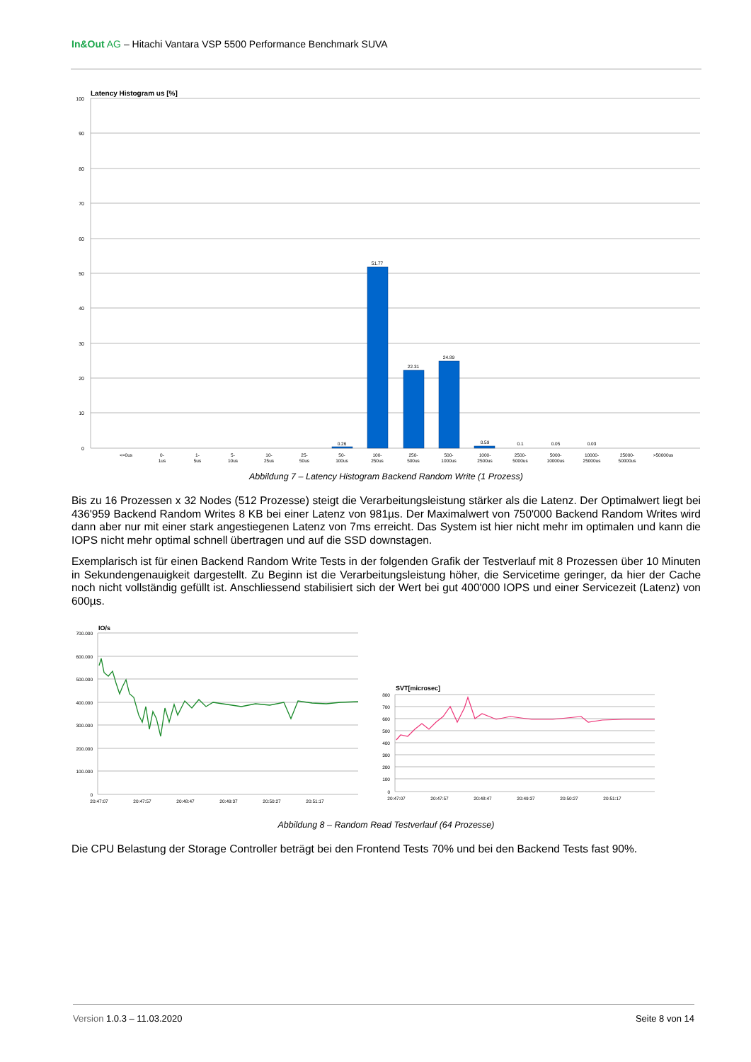In&Out AG – Hitachi Vantara VSP 5500 Performance Benchmark SUVA
Latency Histogram us [%]
100
90
80
70
60
50
40
30
20
10
0
51.77
22.31
24.89
0.26
0.59
0.1
0.05
0.03
<=0us
0-
1us
1-
5us
5-
10us
10-
25us
25-
50us
50-
100us
100-
250us
250-
500us
500-
1000us
1000-
2500us
2500-
5000us
5000-
10000us
10000-
25000us
25000-
50000us
>50000us
Abbildung 7 – Latency Histogram Backend Random Write (1 Prozess)
Bis zu 16 Prozessen x 32 Nodes (512 Prozesse) steigt die Verarbeitungsleistung stärker als die Latenz. Der Optimalwert liegt bei 436'959 Backend Random Writes 8 KB bei einer Latenz von 981µs. Der Maximalwert von 750'000 Backend Random Writes wird dann aber nur mit einer stark angestiegenen Latenz von 7ms erreicht. Das System ist hier nicht mehr im optimalen und kann die IOPS nicht mehr optimal schnell übertragen und auf die SSD downstagen.
Exemplarisch ist für einen Backend Random Write Tests in der folgenden Grafik der Testverlauf mit 8 Prozessen über 10 Minuten in Sekundengenauigkeit dargestellt. Zu Beginn ist die Verarbeitungsleistung höher, die Servicetime geringer, da hier der Cache noch nicht vollständig gefüllt ist. Anschliessend stabilisiert sich der Wert bei gut 400'000 IOPS und einer Servicezeit (Latenz) von 600µs.
IO/s
700.000
600.000
500.000
400.000
300.000
200.000
100.000
0
20:47:07
20:47:57
20:48:47
20:49:37
20:50:27
20:51:17
SVT[microsec]
800
700
600
500
400
300
200
100
0
20:47:07
20:47:57
20:48:47
20:49:37
20:50:27
20:51:17
Abbildung 8 – Random Read Testverlauf (64 Prozesse)
Die CPU Belastung der Storage Controller beträgt bei den Frontend Tests 70% und bei den Backend Tests fast 90%.
Version 1.0.3 – 11.03.2020 Seite 8 von 14